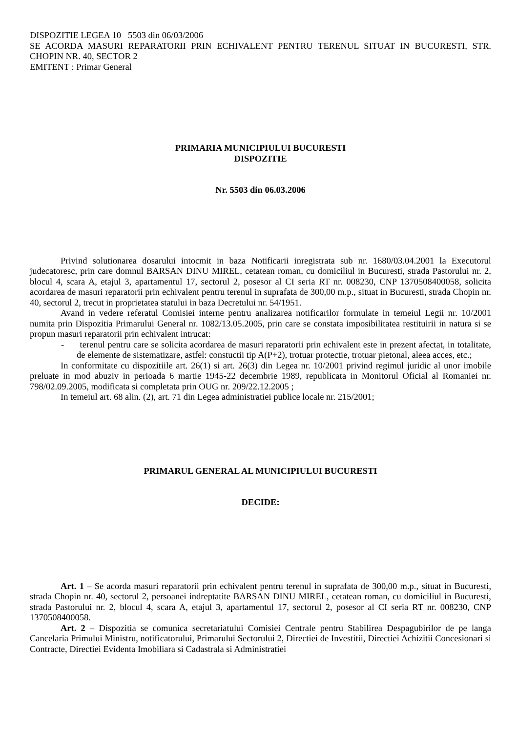DISPOZITIE LEGEA 10 5503 din 06/03/2006
SE ACORDA MASURI REPARATORII PRIN ECHIVALENT PENTRU TERENUL SITUAT IN BUCURESTI, STR. CHOPIN NR. 40, SECTOR 2
EMITENT : Primar General
PRIMARIA MUNICIPIULUI BUCURESTI
DISPOZITIE
Nr. 5503 din 06.03.2006
Privind solutionarea dosarului intocmit in baza Notificarii inregistrata sub nr. 1680/03.04.2001 la Executorul judecatoresc, prin care domnul BARSAN DINU MIREL, cetatean roman, cu domiciliul in Bucuresti, strada Pastorului nr. 2, blocul 4, scara A, etajul 3, apartamentul 17, sectorul 2, posesor al CI seria RT nr. 008230, CNP 1370508400058, solicita acordarea de masuri reparatorii prin echivalent pentru terenul in suprafata de 300,00 m.p., situat in Bucuresti, strada Chopin nr. 40, sectorul 2, trecut in proprietatea statului in baza Decretului nr. 54/1951.
Avand in vedere referatul Comisiei interne pentru analizarea notificarilor formulate in temeiul Legii nr. 10/2001 numita prin Dispozitia Primarului General nr. 1082/13.05.2005, prin care se constata imposibilitatea restituirii in natura si se propun masuri reparatorii prin echivalent intrucat:
- terenul pentru care se solicita acordarea de masuri reparatorii prin echivalent este in prezent afectat, in totalitate, de elemente de sistematizare, astfel: constuctii tip A(P+2), trotuar protectie, trotuar pietonal, aleea acces, etc.;
In conformitate cu dispozitiile art. 26(1) si art. 26(3) din Legea nr. 10/2001 privind regimul juridic al unor imobile preluate in mod abuziv in perioada 6 martie 1945-22 decembrie 1989, republicata in Monitorul Oficial al Romaniei nr. 798/02.09.2005, modificata si completata prin OUG nr. 209/22.12.2005 ;
In temeiul art. 68 alin. (2), art. 71 din Legea administratiei publice locale nr. 215/2001;
PRIMARUL GENERAL AL MUNICIPIULUI BUCURESTI
DECIDE:
Art. 1 – Se acorda masuri reparatorii prin echivalent pentru terenul in suprafata de 300,00 m.p., situat in Bucuresti, strada Chopin nr. 40, sectorul 2, persoanei indreptatite BARSAN DINU MIREL, cetatean roman, cu domiciliul in Bucuresti, strada Pastorului nr. 2, blocul 4, scara A, etajul 3, apartamentul 17, sectorul 2, posesor al CI seria RT nr. 008230, CNP 1370508400058.
Art. 2 – Dispozitia se comunica secretariatului Comisiei Centrale pentru Stabilirea Despagubirilor de pe langa Cancelaria Primului Ministru, notificatorului, Primarului Sectorului 2, Directiei de Investitii, Directiei Achizitii Concesionari si Contracte, Directiei Evidenta Imobiliara si Cadastrala si Administratiei